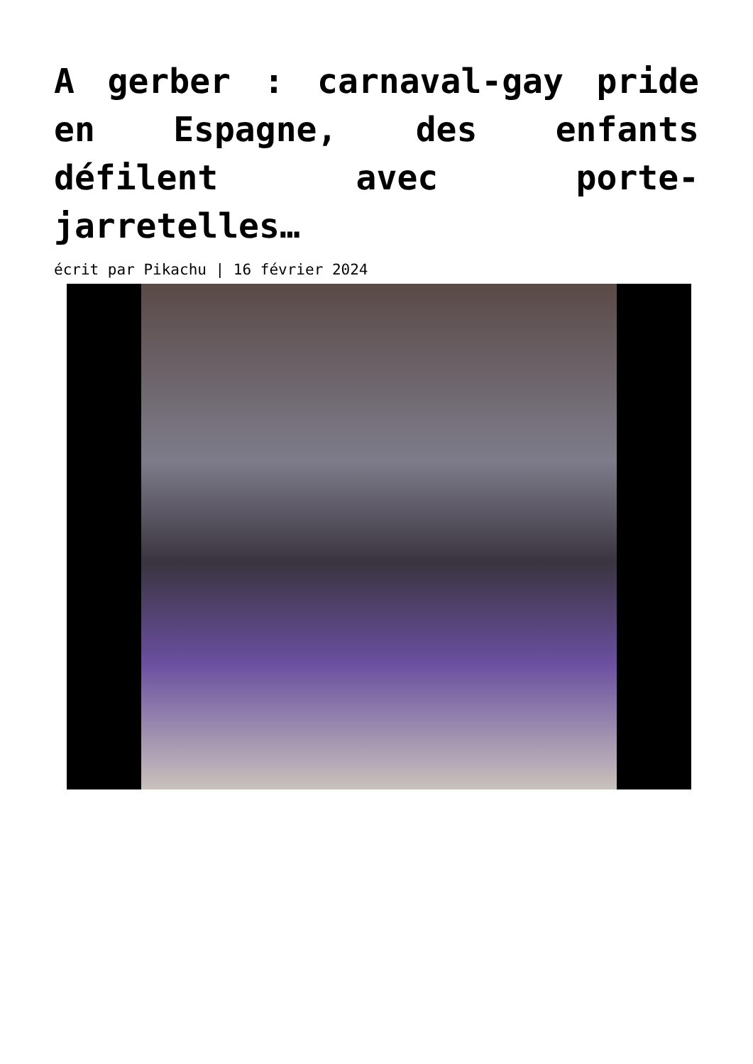A gerber : carnaval-gay pride en Espagne, des enfants défilent avec porte-jarretelles…
écrit par Pikachu | 16 février 2024